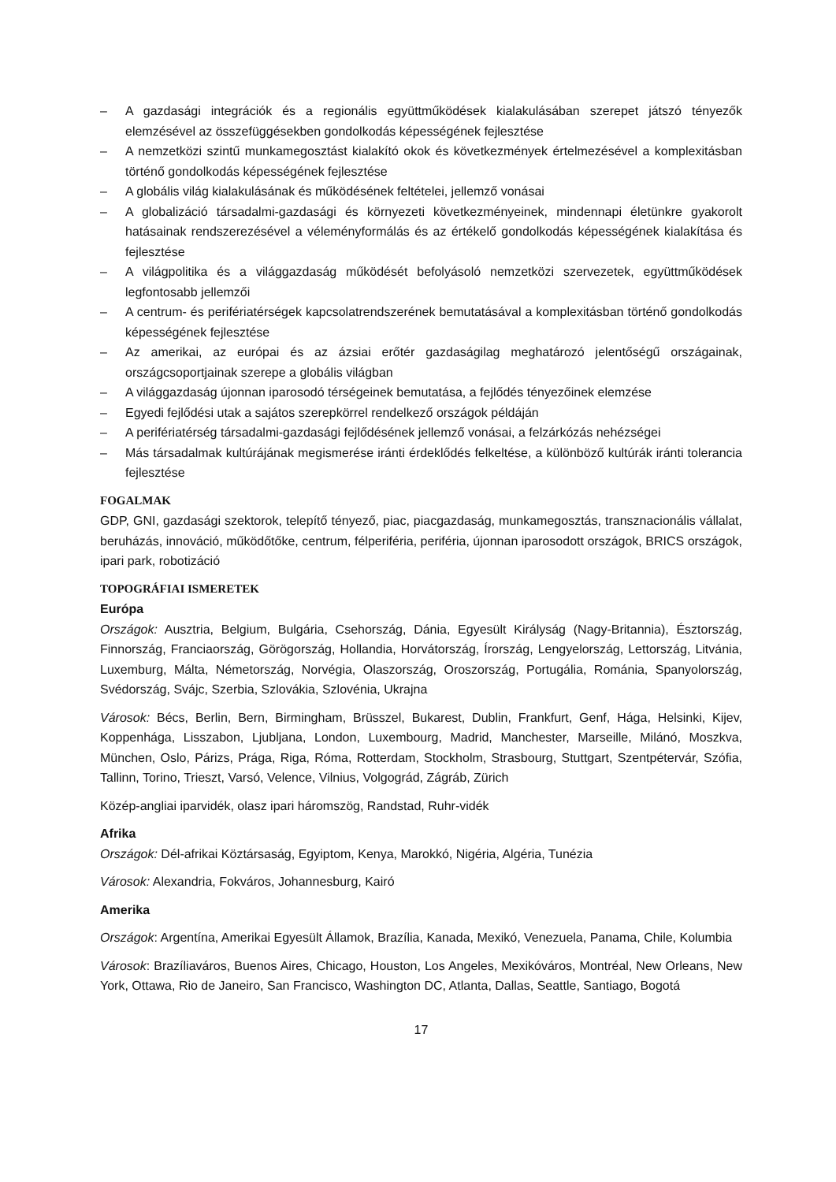– A gazdasági integrációk és a regionális együttműködések kialakulásában szerepet játszó tényezők elemzésével az összefüggésekben gondolkodás képességének fejlesztése
– A nemzetközi szintű munkamegosztást kialakító okok és következmények értelmezésével a komplexitásban történő gondolkodás képességének fejlesztése
– A globális világ kialakulásának és működésének feltételei, jellemző vonásai
– A globalizáció társadalmi-gazdasági és környezeti következményeinek, mindennapi életünkre gyakorolt hatásainak rendszerezésével a véleményformálás és az értékelő gondolkodás képességének kialakítása és fejlesztése
– A világpolitika és a világgazdaság működését befolyásoló nemzetközi szervezetek, együttműködések legfontosabb jellemzői
– A centrum- és perifériatérségek kapcsolatrendszerének bemutatásával a komplexitásban történő gondolkodás képességének fejlesztése
– Az amerikai, az európai és az ázsiai erőtér gazdaságilag meghatározó jelentőségű országainak, országcsoportjainak szerepe a globális világban
– A világgazdaság újonnan iparosodó térségeinek bemutatása, a fejlődés tényezőinek elemzése
– Egyedi fejlődési utak a sajátos szerepkörrel rendelkező országok példáján
– A perifériatérség társadalmi-gazdasági fejlődésének jellemző vonásai, a felzárkózás nehézségei
– Más társadalmak kultúrájának megismerése iránti érdeklődés felkeltése, a különböző kultúrák iránti tolerancia fejlesztése
FOGALMAK
GDP, GNI, gazdasági szektorok, telepítő tényező, piac, piacgazdaság, munkamegosztás, transznacionális vállalat, beruházás, innováció, működőtőke, centrum, félperiféria, periféria, újonnan iparosodott országok, BRICS országok, ipari park, robotizáció
TOPOGRÁFIAI ISMERETEK
Európa
Országok: Ausztria, Belgium, Bulgária, Csehország, Dánia, Egyesült Királyság (Nagy-Britannia), Észtország, Finnország, Franciaország, Görögország, Hollandia, Horvátország, Írország, Lengyelország, Lettország, Litvánia, Luxemburg, Málta, Németország, Norvégia, Olaszország, Oroszország, Portugália, Románia, Spanyolország, Svédország, Svájc, Szerbia, Szlovákia, Szlovénia, Ukrajna
Városok: Bécs, Berlin, Bern, Birmingham, Brüsszel, Bukarest, Dublin, Frankfurt, Genf, Hága, Helsinki, Kijev, Koppenhága, Lisszabon, Ljubljana, London, Luxembourg, Madrid, Manchester, Marseille, Milánó, Moszkva, München, Oslo, Párizs, Prága, Riga, Róma, Rotterdam, Stockholm, Strasbourg, Stuttgart, Szentpétervár, Szófia, Tallinn, Torino, Trieszt, Varsó, Velence, Vilnius, Volgográd, Zágráb, Zürich
Közép-angliai iparvidék, olasz ipari háromszög, Randstad, Ruhr-vidék
Afrika
Országok: Dél-afrikai Köztársaság, Egyiptom, Kenya, Marokkó, Nigéria, Algéria, Tunézia
Városok: Alexandria, Fokváros, Johannesburg, Kairó
Amerika
Országok: Argentína, Amerikai Egyesült Államok, Brazília, Kanada, Mexikó, Venezuela, Panama, Chile, Kolumbia
Városok: Brazíliaváros, Buenos Aires, Chicago, Houston, Los Angeles, Mexikóváros, Montréal, New Orleans, New York, Ottawa, Rio de Janeiro, San Francisco, Washington DC, Atlanta, Dallas, Seattle, Santiago, Bogotá
17